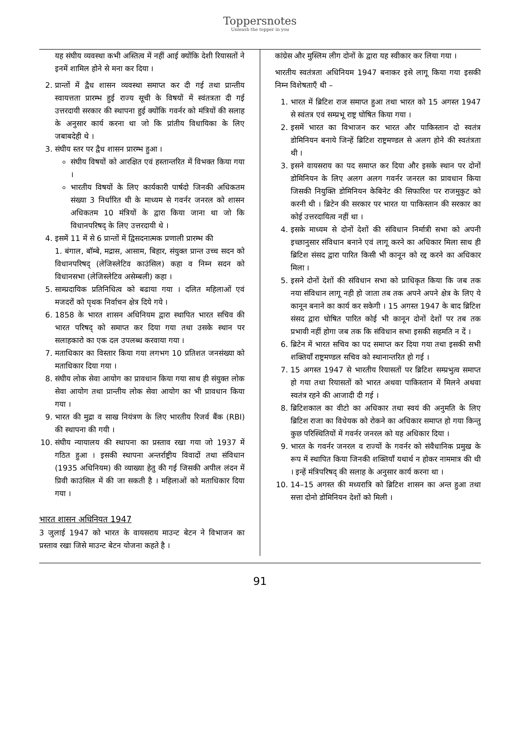Toppersnotes
Unleash the topper in you
यह संघीय व्यवस्था कभी अस्तित्व में नहीं आई क्योंकि देशी रियासतों ने इनमें शामिल होने से मना कर दिया ।
2. प्रान्तों में द्वैध शासन व्यवस्था समाप्त कर दी गई तथा प्रान्तीय स्वायत्तता प्रारम्भ हुई राज्य सूची के विषयों में स्वंतत्रता दी गई उत्तरदायी सरकार की स्थापना हुई क्योंकि गवर्नर को मंत्रियों की सलाह के अनुसार कार्य करना था जो कि प्रांतीय विधायिका के लिए जबाबदेही थे ।
3. संघीय स्तर पर द्वैध शासन प्रारम्भ हुआ ।
संघीय विषयों को आरक्षित एवं हस्तान्तरित में विभक्त किया गया ।
भारतीय विषयों के लिए कार्यकारी पार्षदो जिनकी अधिकतम संख्या 3 निर्धारित थी के माध्यम से गवर्नर जनरल को शासन अधिकतम 10 मंत्रियों के द्वारा किया जाना था जो कि विधानपरिषद् के लिए उत्तरदायी थे ।
4. इसमें 11 में से 6 प्रान्तों में द्विसदनात्मक प्रणाली प्रारम्भ की
1. बंगाल, बॉम्बे, मद्रास, आसाम, बिहार, संयुक्त प्रान्त उच्च सदन को विधानपरिषद् (लेजिस्लेटिव काउंसिल) कहा व निम्न सदन को विधानसभा (लेजिस्लेटिव असेम्बली) कहा ।
5. साम्प्रदायिक प्रतिनिधित्व को बढाया गया । दलित महिलाओं एवं मजदरों को पृथक निर्वाचन क्षेत्र दिये गये ।
6. 1858 के भारत शासन अधिनियम द्वारा स्थापित भारत सचिव की भारत परिषद् को समाप्त कर दिया गया तथा उसके स्थान पर सलाहकारो का एक दल उपलब्ध करवाया गया ।
7. मताधिकार का विस्तार किया गया लगभग 10 प्रतिशत जनसंख्या को मताधिकार दिया गया ।
8. संघीय लोक सेवा आयोग का प्रावधान किया गया साथ ही संयुक्त लोक सेवा आयोग तथा प्रान्तीय लोक सेवा आयोग का भी प्रावधान किया गया ।
9. भारत की मुद्रा व साख नियंत्रण के लिए भारतीय रिजर्व बैंक (RBI) की स्थापना की गयी ।
10. संघीय न्यायालय की स्थापना का प्रस्ताव रखा गया जो 1937 में गठित हुआ । इसकी स्थापना अन्तर्राष्ट्रीय विवादों तथा संविधान (1935 अधिनियम) की व्याख्या हेतु की गई जिसकी अपील लंदन में प्रिवी काउंसिल में की जा सकती है । महिलाओं को मताधिकार दिया गया ।
भारत शासन अधिनियत 1947
3 जुलाई 1947 को भारत के वायसराय माउन्ट बेटन ने विभाजन का प्रस्ताव रखा जिसे माउन्ट बेटन योजना कहते है ।
कांग्रेस और मुस्लिम लीग दोनों के द्वारा यह स्वीकार कर लिया गया ।
भारतीय स्वतंत्रता अधिनियम 1947 बनाकर इसे लागू किया गया इसकी निम्न विशेषताएँ थी –
1. भारत में ब्रिटिश राज समाप्त हुआ तथा भारत को 15 अगस्त 1947 से स्वंतत्र एवं सम्प्रभू राष्ट्र घोषित किया गया ।
2. इसमें भारत का विभाजन कर भारत और पाकिस्तान दो स्वतंत्र डोमिनियन बनाये जिन्हें ब्रिटिश राष्ट्रमण्डल से अलग होने की स्वतंत्रता थी ।
3. इसने वायसराय का पद समाप्त कर दिया और इसके स्थान पर दोनों डोमिनियन के लिए अलग अलग गवर्नर जनरल का प्रावधान किया जिसकी नियुक्ति डोमिनियन केबिनेट की सिफारिश पर राजमुकुट को करनी थी । ब्रिटेन की सरकार पर भारत या पाकिस्तान की सरकार का कोई उत्तरदायित्व नहीं था ।
4. इसके माध्यम से दोनों देशों की संविधान निर्मात्री सभा को अपनी इच्छानुसार संविधान बनाने एवं लागू करने का अधिकार मिला साथ ही ब्रिटिश संसद द्वारा पारित किसी भी कानून को रद्द करने का अधिकार मिला ।
5. इसने दोनों देशों की संविधान सभा को प्राधिकृत किया कि जब तक नया संविधान लागू नही हो जाता तब तक अपने अपने क्षेत्र के लिए ये कानून बनाने का कार्य कर सकेगी । 15 अगस्त 1947 के बाद ब्रिटिश संसद द्वारा घोषित पारित कोई भी कानून दोनों देशों पर तब तक प्रभावी नहीं होगा जब तक कि संविधान सभा इसकी सहमति न दें ।
6. ब्रिटेन में भारत सचिव का पद समाप्त कर दिया गया तथा इसकी सभी शक्तियाँ राष्ट्रमण्डल सचिव को स्थानान्तरित हो गई ।
7. 15 अगस्त 1947 से भारतीय रियासतों पर ब्रिटिश सम्प्रभुत्व समाप्त हो गया तथा रियासतों को भारत अथवा पाकिस्तान में मिलने अथवा स्वतंत्र रहने की आजादी दी गई ।
8. ब्रिटिशकाल का वीटो का अधिकार तथा स्वयं की अनुमति के लिए ब्रिटिश राजा का विधेयक को रोकने का अधिकार समाप्त हो गया किन्तु कुछ परिस्थितियों में गवर्नर जनरल को यह अधिकार दिया ।
9. भारत के गवर्नर जनरल व राज्यों के गवर्नर को संवैधानिक प्रमुख के रूप में स्थापित किया जिनकी शक्तियाँ यथार्थ न होकर नाममात्र की थी । इन्हें मंत्रिपरिषद् की सलाह के अनुसार कार्य करना था ।
10. 14–15 अगस्त की मध्यरात्रि को ब्रिटिश शासन का अन्त हुआ तथा सत्ता दोनो डोमिनियन देशों को मिली ।
91